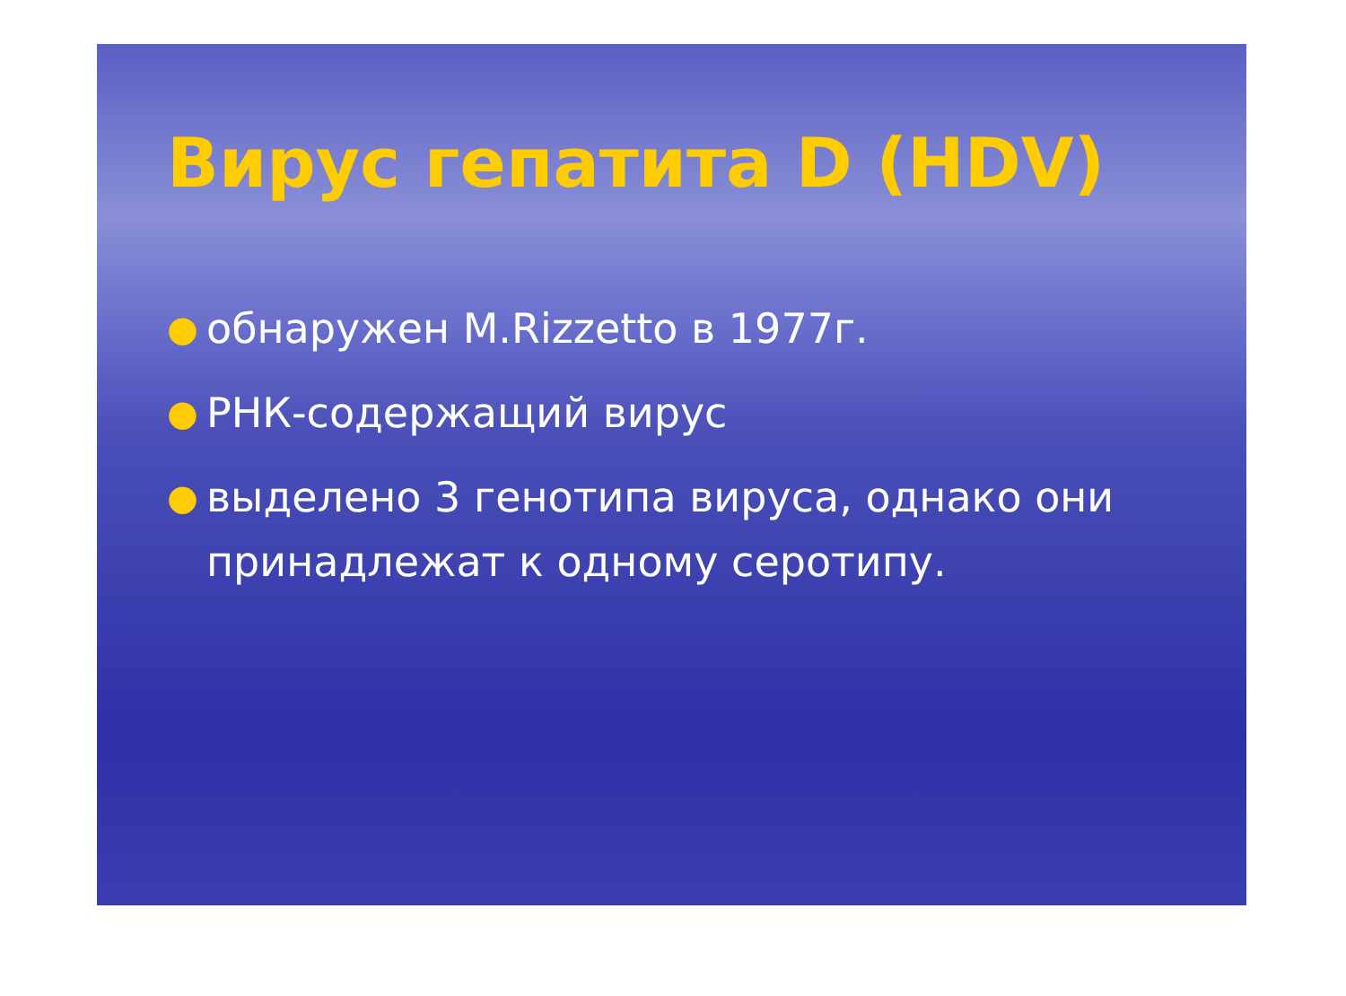Вирус гепатита D (HDV)
● обнаружен M.Rizzetto в 1977г.
● РНК-содержащий вирус
● выделено 3 генотипа вируса, однако они принадлежат к одному серотипу.